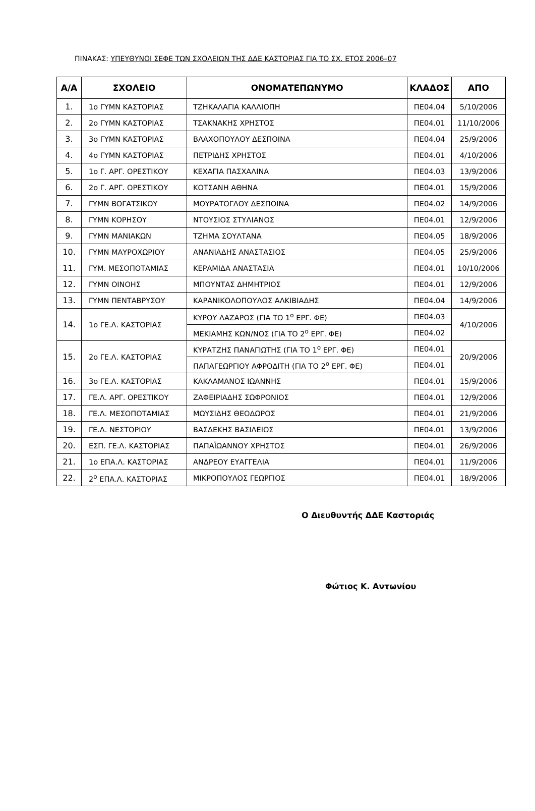ΠΙΝΑΚΑΣ: ΥΠΕΥΘΥΝΟΙ ΣΕΦΕ ΤΩΝ ΣΧΟΛΕΙΩΝ ΤΗΣ ΔΔΕ ΚΑΣΤΟΡΙΑΣ ΓΙΑ ΤΟ ΣΧ. ΕΤΟΣ 2006–07
| Α/Α | ΣΧΟΛΕΙΟ | ΟΝΟΜΑΤΕΠΩΝΥΜΟ | ΚΛΑΔΟΣ | ΑΠΟ |
| --- | --- | --- | --- | --- |
| 1. | 1ο ΓΥΜΝ ΚΑΣΤΟΡΙΑΣ | ΤΖΗΚΑΛΑΓΙΑ ΚΑΛΛΙΟΠΗ | ΠΕ04.04 | 5/10/2006 |
| 2. | 2ο ΓΥΜΝ ΚΑΣΤΟΡΙΑΣ | ΤΣΑΚΝΑΚΗΣ ΧΡΗΣΤΟΣ | ΠΕ04.01 | 11/10/2006 |
| 3. | 3ο ΓΥΜΝ ΚΑΣΤΟΡΙΑΣ | ΒΛΑΧΟΠΟΥΛΟΥ ΔΕΣΠΟΙΝΑ | ΠΕ04.04 | 25/9/2006 |
| 4. | 4ο ΓΥΜΝ ΚΑΣΤΟΡΙΑΣ | ΠΕΤΡΙΔΗΣ ΧΡΗΣΤΟΣ | ΠΕ04.01 | 4/10/2006 |
| 5. | 1ο Γ. ΑΡΓ. ΟΡΕΣΤΙΚΟΥ | ΚΕΧΑΓΙΑ ΠΑΣΧΑΛΙΝΑ | ΠΕ04.03 | 13/9/2006 |
| 6. | 2ο Γ. ΑΡΓ. ΟΡΕΣΤΙΚΟΥ | ΚΟΤΣΑΝΗ ΑΘΗΝΑ | ΠΕ04.01 | 15/9/2006 |
| 7. | ΓΥΜΝ ΒΟΓΑΤΣΙΚΟΥ | ΜΟΥΡΑΤΟΓΛΟΥ ΔΕΣΠΟΙΝΑ | ΠΕ04.02 | 14/9/2006 |
| 8. | ΓΥΜΝ ΚΟΡΗΣΟΥ | ΝΤΟΥΣΙΟΣ ΣΤΥΛΙΑΝΟΣ | ΠΕ04.01 | 12/9/2006 |
| 9. | ΓΥΜΝ ΜΑΝΙΑΚΩΝ | ΤΖΗΜΑ ΣΟΥΛΤΑΝΑ | ΠΕ04.05 | 18/9/2006 |
| 10. | ΓΥΜΝ ΜΑΥΡΟΧΩΡΙΟΥ | ΑΝΑΝΙΑΔΗΣ ΑΝΑΣΤΑΣΙΟΣ | ΠΕ04.05 | 25/9/2006 |
| 11. | ΓΥΜ. ΜΕΣΟΠΟΤΑΜΙΑΣ | ΚΕΡΑΜΙΔΑ ΑΝΑΣΤΑΣΙΑ | ΠΕ04.01 | 10/10/2006 |
| 12. | ΓΥΜΝ ΟΙΝΟΗΣ | ΜΠΟΥΝΤΑΣ ΔΗΜΗΤΡΙΟΣ | ΠΕ04.01 | 12/9/2006 |
| 13. | ΓΥΜΝ ΠΕΝΤΑΒΡΥΣΟΥ | ΚΑΡΑΝΙΚΟΛΟΠΟΥΛΟΣ ΑΛΚΙΒΙΑΔΗΣ | ΠΕ04.04 | 14/9/2006 |
| 14. | 1ο ΓΕ.Λ. ΚΑΣΤΟΡΙΑΣ | ΚΥΡΟΥ ΛΑΖΑΡΟΣ (ΓΙΑ ΤΟ 1<sup>ο</sup> ΕΡΓ. ΦΕ) | ΠΕ04.03 | 4/10/2006 |
| | | ΜΕΚΙΑΜΗΣ ΚΩΝ/ΝΟΣ (ΓΙΑ ΤΟ 2<sup>ο</sup> ΕΡΓ. ΦΕ) | ΠΕ04.02 | |
| 15. | 2ο ΓΕ.Λ. ΚΑΣΤΟΡΙΑΣ | ΚΥΡΑΤΖΗΣ ΠΑΝΑΓΙΩΤΗΣ (ΓΙΑ ΤΟ 1<sup>ο</sup> ΕΡΓ. ΦΕ) | ΠΕ04.01 | 20/9/2006 |
| | | ΠΑΠΑΓΕΩΡΓΙΟΥ ΑΦΡΟΔΙΤΗ (ΓΙΑ ΤΟ 2<sup>ο</sup> ΕΡΓ. ΦΕ) | ΠΕ04.01 | |
| 16. | 3ο ΓΕ.Λ. ΚΑΣΤΟΡΙΑΣ | ΚΑΚΛΑΜΑΝΟΣ ΙΩΑΝΝΗΣ | ΠΕ04.01 | 15/9/2006 |
| 17. | ΓΕ.Λ. ΑΡΓ. ΟΡΕΣΤΙΚΟΥ | ΖΑΦΕΙΡΙΑΔΗΣ ΣΩΦΡΟΝΙΟΣ | ΠΕ04.01 | 12/9/2006 |
| 18. | ΓΕ.Λ. ΜΕΣΟΠΟΤΑΜΙΑΣ | ΜΩΥΣΙΔΗΣ ΘΕΟΔΩΡΟΣ | ΠΕ04.01 | 21/9/2006 |
| 19. | ΓΕ.Λ. ΝΕΣΤΟΡΙΟΥ | ΒΑΣΔΕΚΗΣ ΒΑΣΙΛΕΙΟΣ | ΠΕ04.01 | 13/9/2006 |
| 20. | ΕΣΠ. ΓΕ.Λ. ΚΑΣΤΟΡΙΑΣ | ΠΑΠΑΪΩΑΝΝΟΥ ΧΡΗΣΤΟΣ | ΠΕ04.01 | 26/9/2006 |
| 21. | 1ο ΕΠΑ.Λ. ΚΑΣΤΟΡΙΑΣ | ΑΝΔΡΕΟΥ ΕΥΑΓΓΕΛΙΑ | ΠΕ04.01 | 11/9/2006 |
| 22. | 2<sup>ο</sup> ΕΠΑ.Λ. ΚΑΣΤΟΡΙΑΣ | ΜΙΚΡΟΠΟΥΛΟΣ ΓΕΩΡΓΙΟΣ | ΠΕ04.01 | 18/9/2006 |
Ο Διευθυντής ΔΔΕ Καστοριάς
Φώτιος Κ. Αντωνίου